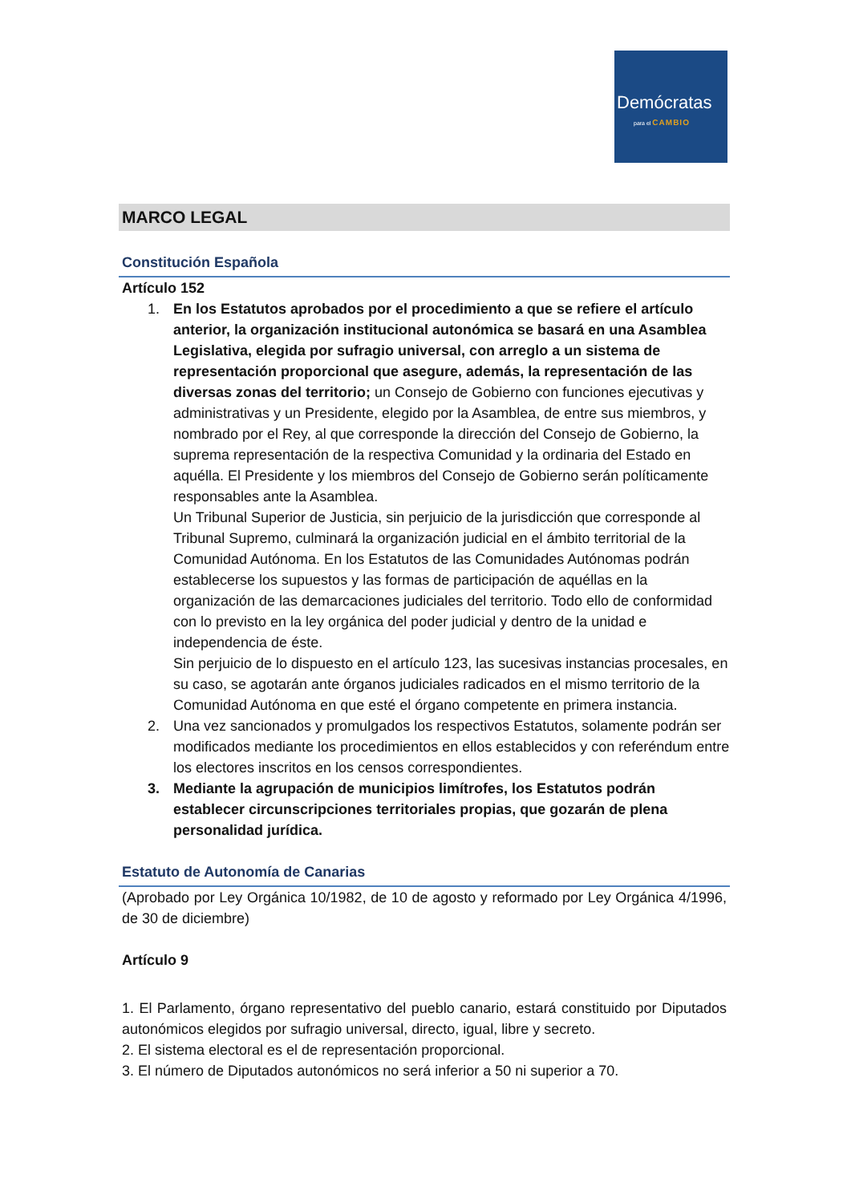Demócratas
para el CAMBIO
MARCO LEGAL
Constitución Española
Artículo 152
1. En los Estatutos aprobados por el procedimiento a que se refiere el artículo anterior, la organización institucional autonómica se basará en una Asamblea Legislativa, elegida por sufragio universal, con arreglo a un sistema de representación proporcional que asegure, además, la representación de las diversas zonas del territorio; un Consejo de Gobierno con funciones ejecutivas y administrativas y un Presidente, elegido por la Asamblea, de entre sus miembros, y nombrado por el Rey, al que corresponde la dirección del Consejo de Gobierno, la suprema representación de la respectiva Comunidad y la ordinaria del Estado en aquélla. El Presidente y los miembros del Consejo de Gobierno serán políticamente responsables ante la Asamblea.
Un Tribunal Superior de Justicia, sin perjuicio de la jurisdicción que corresponde al Tribunal Supremo, culminará la organización judicial en el ámbito territorial de la Comunidad Autónoma. En los Estatutos de las Comunidades Autónomas podrán establecerse los supuestos y las formas de participación de aquéllas en la organización de las demarcaciones judiciales del territorio. Todo ello de conformidad con lo previsto en la ley orgánica del poder judicial y dentro de la unidad e independencia de éste.
Sin perjuicio de lo dispuesto en el artículo 123, las sucesivas instancias procesales, en su caso, se agotarán ante órganos judiciales radicados en el mismo territorio de la Comunidad Autónoma en que esté el órgano competente en primera instancia.
2. Una vez sancionados y promulgados los respectivos Estatutos, solamente podrán ser modificados mediante los procedimientos en ellos establecidos y con referéndum entre los electores inscritos en los censos correspondientes.
3. Mediante la agrupación de municipios limítrofes, los Estatutos podrán establecer circunscripciones territoriales propias, que gozarán de plena personalidad jurídica.
Estatuto de Autonomía de Canarias
(Aprobado por Ley Orgánica 10/1982, de 10 de agosto y reformado por Ley Orgánica 4/1996, de 30 de diciembre)
Artículo 9
1. El Parlamento, órgano representativo del pueblo canario, estará constituido por Diputados autonómicos elegidos por sufragio universal, directo, igual, libre y secreto.
2. El sistema electoral es el de representación proporcional.
3. El número de Diputados autonómicos no será inferior a 50 ni superior a 70.